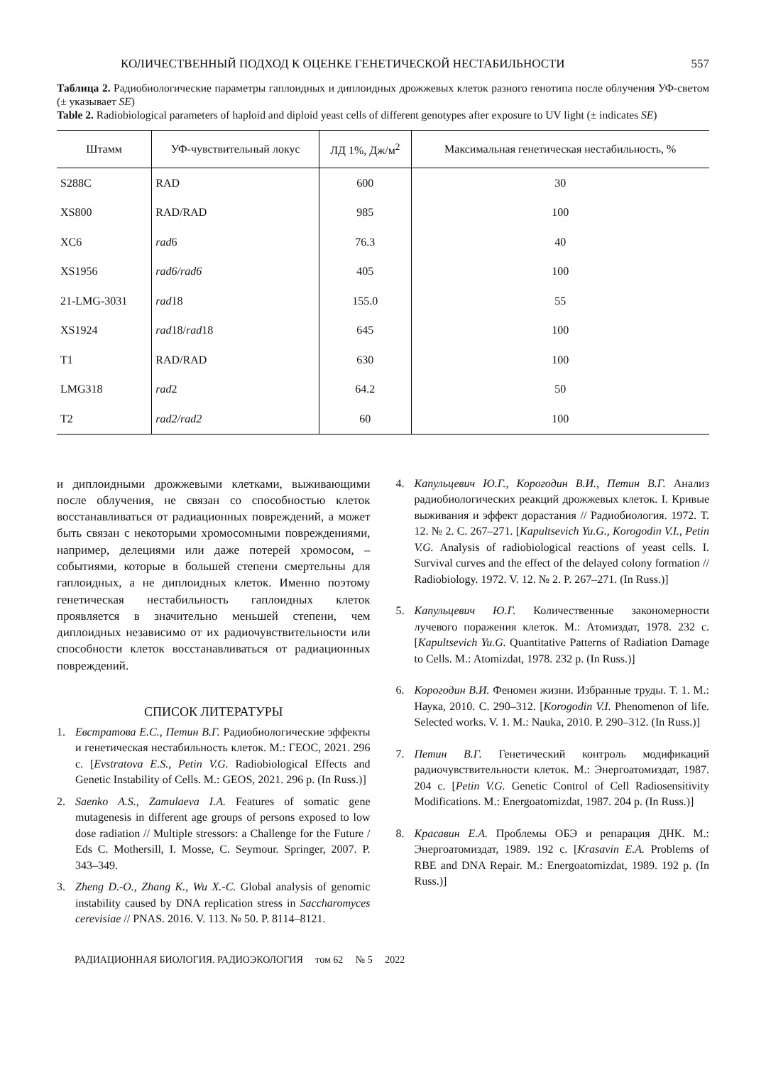КОЛИЧЕСТВЕННЫЙ ПОДХОД К ОЦЕНКЕ ГЕНЕТИЧЕСКОЙ НЕСТАБИЛЬНОСТИ 557
Таблица 2. Радиобиологические параметры гаплоидных и диплоидных дрожжевых клеток разного генотипа после облучения УФ-светом (± указывает SE)
Table 2. Radiobiological parameters of haploid and diploid yeast cells of different genotypes after exposure to UV light (± indicates SE)
| Штамм | УФ-чувствительный локус | ЛД 1%, Дж/м<sup>2</sup> | Максимальная генетическая нестабильность, % |
| --- | --- | --- | --- |
| S288C | RAD | 600 | 30 |
| XS800 | RAD/RAD | 985 | 100 |
| XC6 | rad 6 | 76.3 | 40 |
| XS1956 | rad6/rad6 | 405 | 100 |
| 21-LMG-3031 | rad 18 | 155.0 | 55 |
| XS1924 | rad 18/ rad 18 | 645 | 100 |
| T1 | RAD/RAD | 630 | 100 |
| LMG318 | rad 2 | 64.2 | 50 |
| T2 | rad2/rad2 | 60 | 100 |
и диплоидными дрожжевыми клетками, выживающими после облучения, не связан со способностью клеток восстанавливаться от радиационных повреждений, а может быть связан с некоторыми хромосомными повреждениями, например, делециями или даже потерей хромосом, – событиями, которые в большей степени смертельны для гаплоидных, а не диплоидных клеток. Именно поэтому генетическая нестабильность гаплоидных клеток проявляется в значительно меньшей степени, чем диплоидных независимо от их радиочувствительности или способности клеток восстанавливаться от радиационных повреждений.
СПИСОК ЛИТЕРАТУРЫ
1. Евстратова Е.С., Петин В.Г. Радиобиологические эффекты и генетическая нестабильность клеток. М.: ГЕОС, 2021. 296 с. [Evstratova E.S., Petin V.G. Radiobiological Effects and Genetic Instability of Cells. M.: GEOS, 2021. 296 p. (In Russ.)]
2. Saenko A.S., Zamulaeva I.A. Features of somatic gene mutagenesis in different age groups of persons exposed to low dose radiation // Multiple stressors: a Challenge for the Future / Eds C. Mothersill, I. Mosse, C. Seymour. Springer, 2007. P. 343–349.
3. Zheng D.-O., Zhang K., Wu X.-C. Global analysis of genomic instability caused by DNA replication stress in Saccharomyces cerevisiae // PNAS. 2016. V. 113. № 50. P. 8114–8121.
4. Капульцевич Ю.Г., Корогодин В.И., Петин В.Г. Анализ радиобиологических реакций дрожжевых клеток. I. Кривые выживания и эффект дорастания // Радиобиология. 1972. Т. 12. № 2. С. 267–271. [Kapultsevich Yu.G., Korogodin V.I., Petin V.G. Analysis of radiobiological reactions of yeast cells. I. Survival curves and the effect of the delayed colony formation // Radiobiology. 1972. V. 12. № 2. P. 267–271. (In Russ.)]
5. Капульцевич Ю.Г. Количественные закономерности лучевого поражения клеток. М.: Атомиздат, 1978. 232 с. [Kapultsevich Yu.G. Quantitative Patterns of Radiation Damage to Cells. M.: Atomizdat, 1978. 232 p. (In Russ.)]
6. Корогодин В.И. Феномен жизни. Избранные труды. Т. 1. М.: Наука, 2010. С. 290–312. [Korogodin V.I. Phenomenon of life. Selected works. V. 1. M.: Nauka, 2010. P. 290–312. (In Russ.)]
7. Петин В.Г. Генетический контроль модификаций радиочувствительности клеток. М.: Энергоатомиздат, 1987. 204 с. [Petin V.G. Genetic Control of Cell Radiosensitivity Modifications. M.: Energoatomizdat, 1987. 204 p. (In Russ.)]
8. Красавин Е.А. Проблемы ОБЭ и репарация ДНК. М.: Энергоатомиздат, 1989. 192 с. [Krasavin E.A. Problems of RBE and DNA Repair. M.: Energoatomizdat, 1989. 192 p. (In Russ.)]
РАДИАЦИОННАЯ БИОЛОГИЯ. РАДИОЭКОЛОГИЯ том 62 № 5 2022